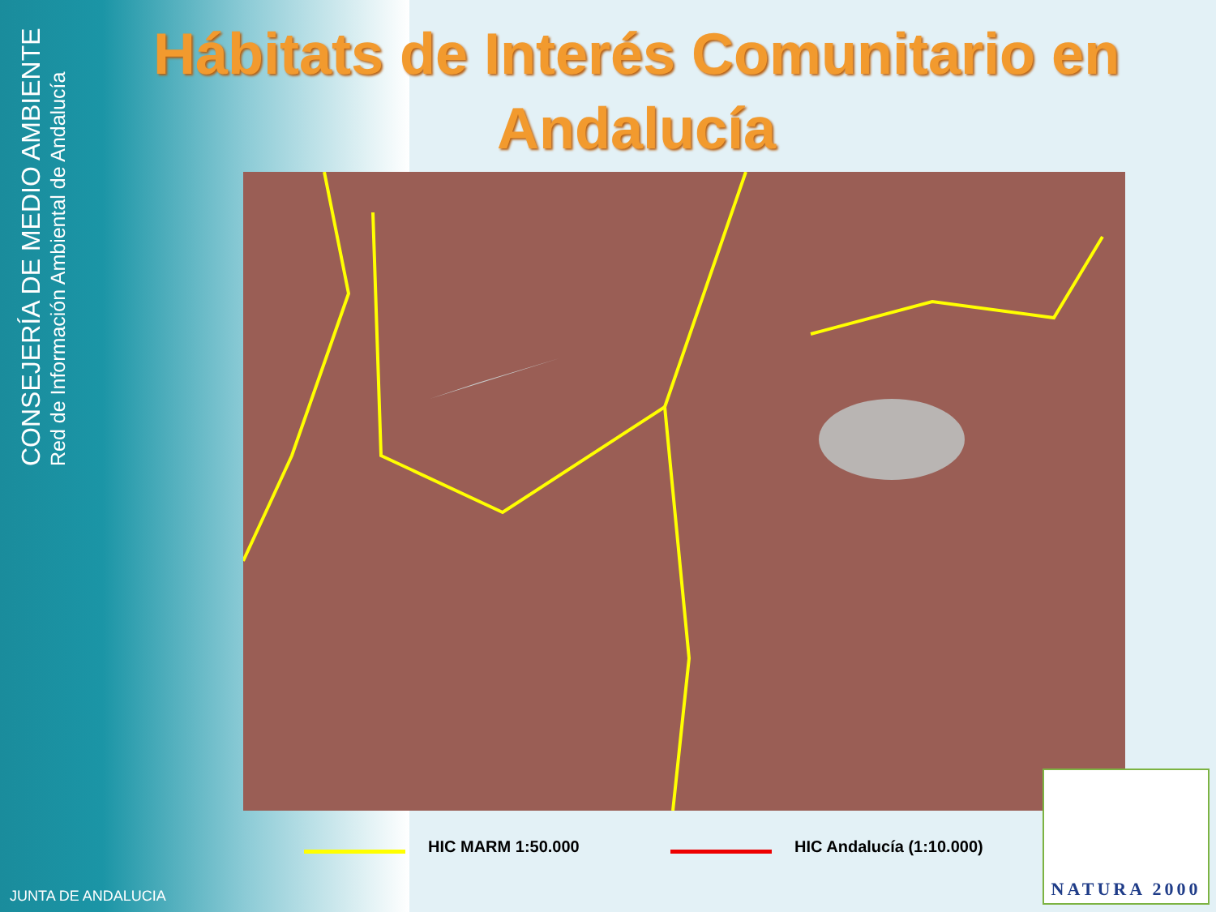CONSEJERÍA DE MEDIO AMBIENTE
Red de Información Ambiental de Andalucía
Hábitats de Interés Comunitario en Andalucía
HIC MARM 1:50.000 HIC Andalucía (1:10.000)
JUNTA DE ANDALUCIA
NATURA 2000